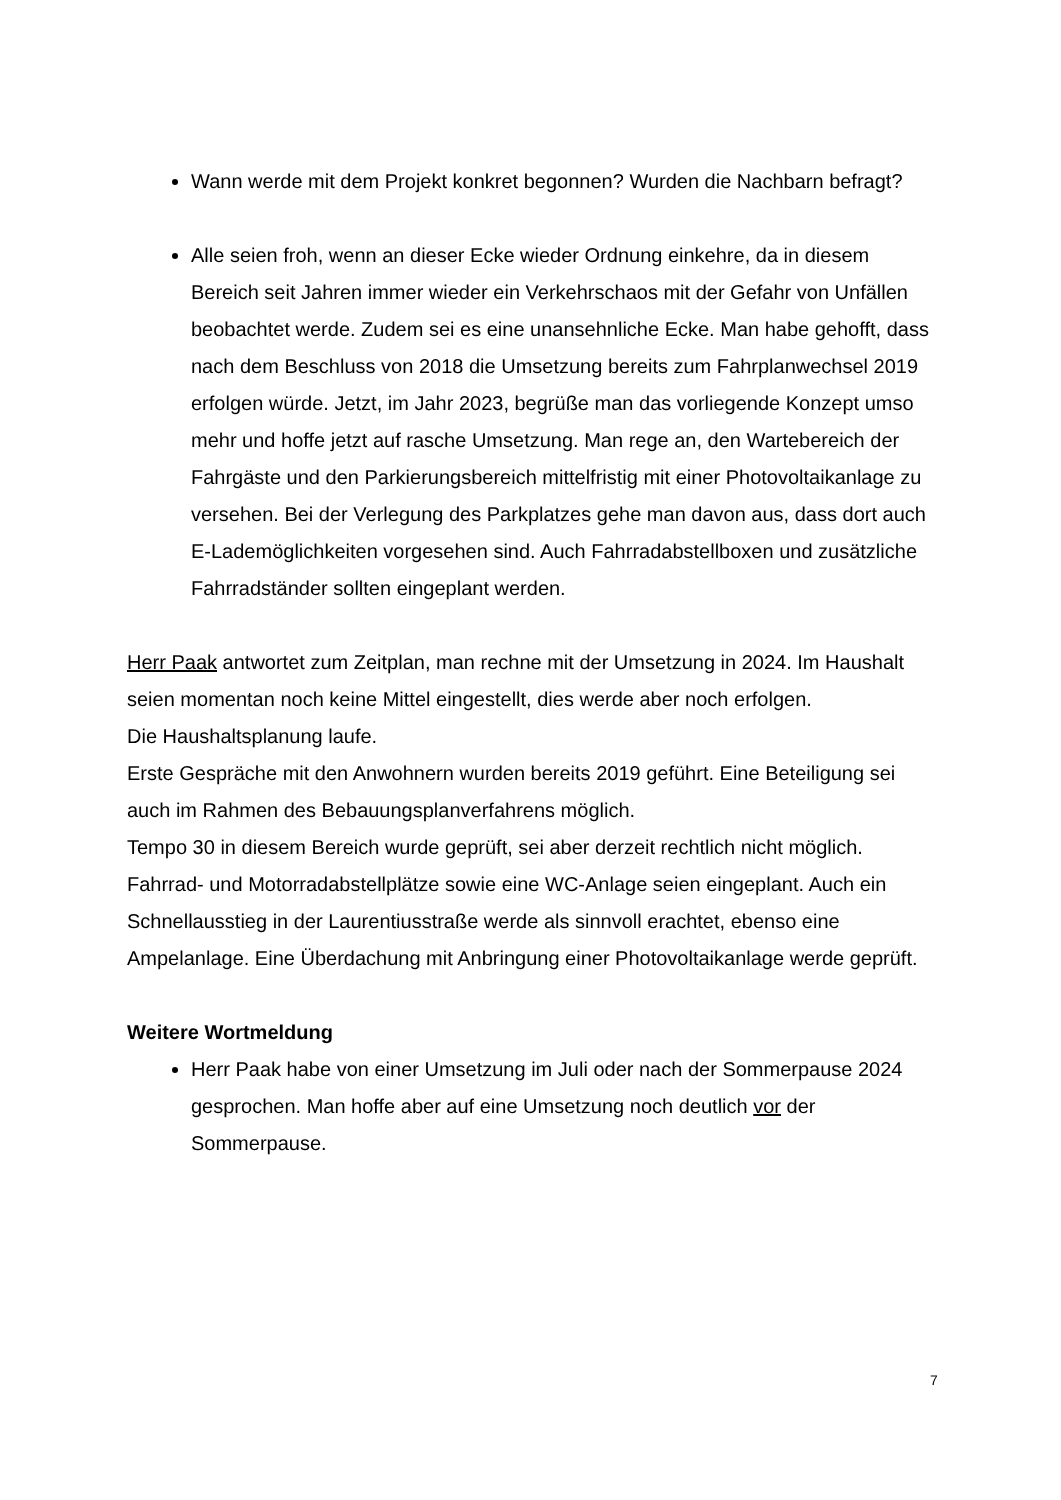Wann werde mit dem Projekt konkret begonnen? Wurden die Nachbarn befragt?
Alle seien froh, wenn an dieser Ecke wieder Ordnung einkehre, da in diesem Bereich seit Jahren immer wieder ein Verkehrschaos mit der Gefahr von Unfällen beobachtet werde. Zudem sei es eine unansehnliche Ecke. Man habe gehofft, dass nach dem Beschluss von 2018 die Umsetzung bereits zum Fahrplanwechsel 2019 erfolgen würde. Jetzt, im Jahr 2023, begrüße man das vorliegende Konzept umso mehr und hoffe jetzt auf rasche Umsetzung. Man rege an, den Wartebereich der Fahrgäste und den Parkierungsbereich mittelfristig mit einer Photovoltaikanlage zu versehen. Bei der Verlegung des Parkplatzes gehe man davon aus, dass dort auch E-Lademöglichkeiten vorgesehen sind. Auch Fahrradabstellboxen und zusätzliche Fahrradständer sollten eingeplant werden.
Herr Paak antwortet zum Zeitplan, man rechne mit der Umsetzung in 2024. Im Haushalt seien momentan noch keine Mittel eingestellt, dies werde aber noch erfolgen.
Die Haushaltsplanung laufe.
Erste Gespräche mit den Anwohnern wurden bereits 2019 geführt. Eine Beteiligung sei auch im Rahmen des Bebauungsplanverfahrens möglich.
Tempo 30 in diesem Bereich wurde geprüft, sei aber derzeit rechtlich nicht möglich.
Fahrrad- und Motorradabstellplätze sowie eine WC-Anlage seien eingeplant. Auch ein Schnellausstieg in der Laurentiusstraße werde als sinnvoll erachtet, ebenso eine Ampelanlage. Eine Überdachung mit Anbringung einer Photovoltaikanlage werde geprüft.
Weitere Wortmeldung
Herr Paak habe von einer Umsetzung im Juli oder nach der Sommerpause 2024 gesprochen. Man hoffe aber auf eine Umsetzung noch deutlich vor der Sommerpause.
7